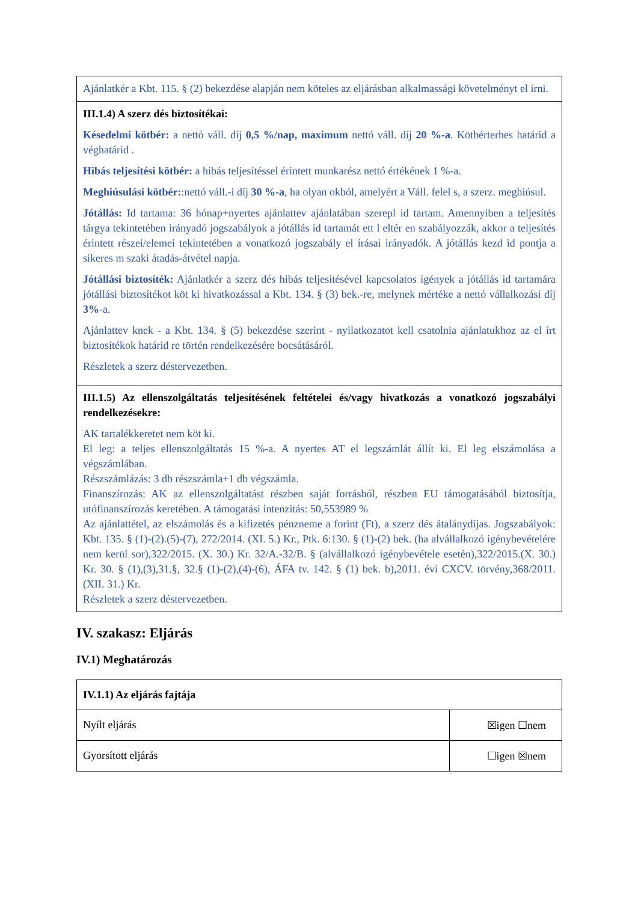| Ajánlatkér a Kbt. 115. § (2) bekezdése alapján nem köteles az eljárásban alkalmassági követelményt el írni. |
| III.1.4) A szerz dés biztosítékai: Késedelmi kötbér: a nettó váll. díj 0,5 %/nap, maximum nettó váll. díj 20 %-a . Kötbérterhes határid a véghatárid . Hibás teljesítési kötbér: a hibás teljesítéssel érintett munkarész nettó értékének 1 %-a. Meghiúsulási kötbér: :nettó váll.-i díj 30 %-a , ha olyan okból, amelyért a Váll. felel s, a szerz. meghiúsul. Jótállás: Id tartama: 36 hónap+nyertes ajánlattev ajánlatában szerepl id tartam. Amennyiben a teljesítés tárgya tekintetében irányadó jogszabályok a jótállás id tartamát ett l eltér en szabályozzák, akkor a teljesítés érintett részei/elemei tekintetében a vonatkozó jogszabály el írásai irányadók. A jótállás kezd id pontja a sikeres m szaki átadás-átvétel napja. Jótállási biztosíték: Ajánlatkér a szerz dés hibás teljesítésével kapcsolatos igények a jótállás id tartamára jótállási biztosítékot köt ki hivatkozással a Kbt. 134. § (3) bek.-re, melynek mértéke a nettó vállalkozási díj 3% -a. Ajánlattev knek - a Kbt. 134. § (5) bekezdése szerint - nyilatkozatot kell csatolnia ajánlatukhoz az el írt biztosítékok határid re történ rendelkezésére bocsátásáról. Részletek a szerz déstervezetben. |
| III.1.5) Az ellenszolgáltatás teljesítésének feltételei és/vagy hivatkozás a vonatkozó jogszabályi rendelkezésekre: AK tartalékkeretet nem köt ki. El leg: a teljes ellenszolgáltatás 15 %-a. A nyertes AT el legszámlát állít ki. El leg elszámolása a végszámlában. Részszámlázás: 3 db részszámla+1 db végszámla. Finanszírozás: AK az ellenszolgáltatást részben saját forrásból, részben EU támogatásából biztosítja, utófinanszírozás keretében. A támogatási intenzitás: 50,553989 % Az ajánlattétel, az elszámolás és a kifizetés pénzneme a forint (Ft), a szerz dés átalánydíjas. Jogszabályok: Kbt. 135. § (1)-(2).(5)-(7), 272/2014. (XI. 5.) Kr., Ptk. 6:130. § (1)-(2) bek. (ha alvállalkozó igénybevételére nem kerül sor),322/2015. (X. 30.) Kr. 32/A.-32/B. § (alvállalkozó igénybevétele esetén),322/2015.(X. 30.) Kr. 30. § (1),(3),31.§, 32.§ (1)-(2),(4)-(6), ÁFA tv. 142. § (1) bek. b),2011. évi CXCV. törvény,368/2011. (XII. 31.) Kr. Részletek a szerz déstervezetben. |
IV. szakasz: Eljárás
IV.1) Meghatározás
| IV.1.1) Az eljárás fajtája | |
| Nyílt eljárás | ☒igen ☐nem |
| Gyorsított eljárás | ☐igen ☒nem |